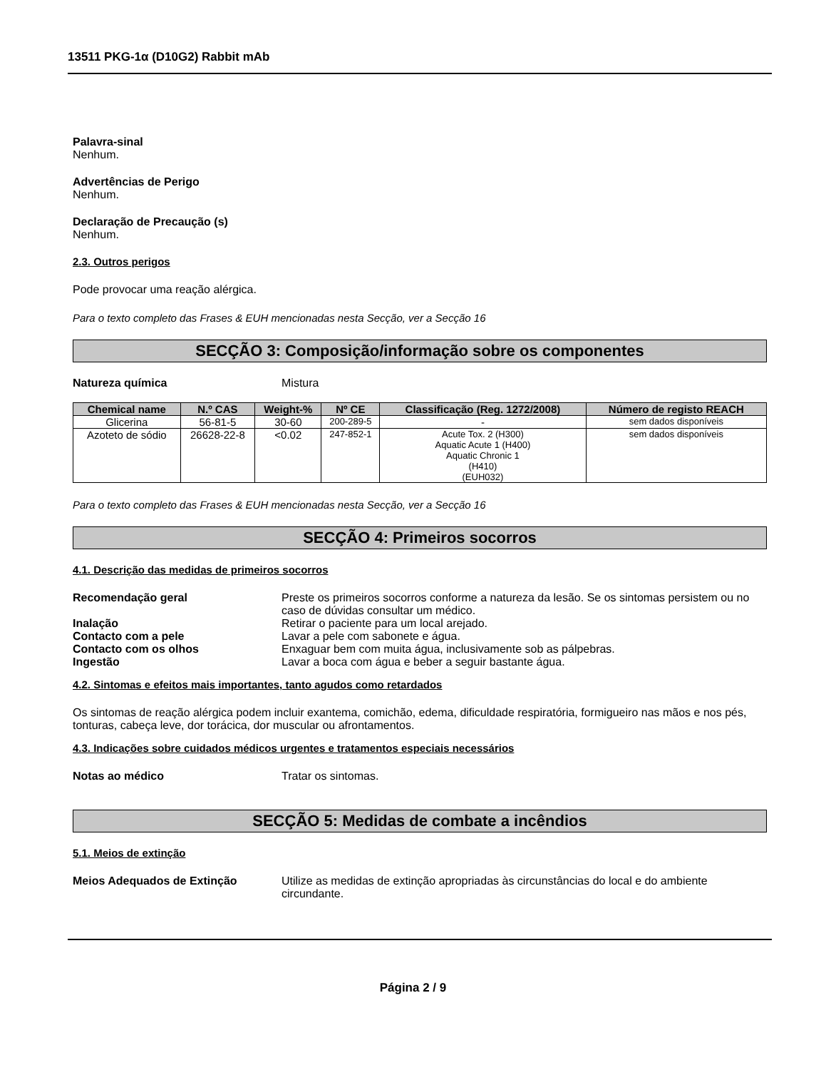13511 PKG-1α (D10G2) Rabbit mAb
Palavra-sinal
Nenhum.
Advertências de Perigo
Nenhum.
Declaração de Precaução (s)
Nenhum.
2.3. Outros perigos
Pode provocar uma reação alérgica.
Para o texto completo das Frases & EUH mencionadas nesta Secção, ver a Secção 16
SECÇÃO 3: Composição/informação sobre os componentes
Natureza química Mistura
| Chemical name | N.º CAS | Weight-% | Nº CE | Classificação (Reg. 1272/2008) | Número de registo REACH |
| --- | --- | --- | --- | --- | --- |
| Glicerina | 56-81-5 | 30-60 | 200-289-5 | - | sem dados disponíveis |
| Azoteto de sódio | 26628-22-8 | <0.02 | 247-852-1 | Acute Tox. 2 (H300) Aquatic Acute 1 (H400) Aquatic Chronic 1 (H410) (EUH032) | sem dados disponíveis |
Para o texto completo das Frases & EUH mencionadas nesta Secção, ver a Secção 16
SECÇÃO 4: Primeiros socorros
4.1. Descrição das medidas de primeiros socorros
Recomendação geral Preste os primeiros socorros conforme a natureza da lesão. Se os sintomas persistem ou no caso de dúvidas consultar um médico.
Inalação Retirar o paciente para um local arejado.
Contacto com a pele Lavar a pele com sabonete e água.
Contacto com os olhos Enxaguar bem com muita água, inclusivamente sob as pálpebras.
Ingestão Lavar a boca com água e beber a seguir bastante água.
4.2. Sintomas e efeitos mais importantes, tanto agudos como retardados
Os sintomas de reação alérgica podem incluir exantema, comichão, edema, dificuldade respiratória, formigueiro nas mãos e nos pés, tonturas, cabeça leve, dor torácica, dor muscular ou afrontamentos.
4.3. Indicações sobre cuidados médicos urgentes e tratamentos especiais necessários
Notas ao médico Tratar os sintomas.
SECÇÃO 5: Medidas de combate a incêndios
5.1. Meios de extinção
Meios Adequados de Extinção Utilize as medidas de extinção apropriadas às circunstâncias do local e do ambiente circundante.
Página 2 / 9